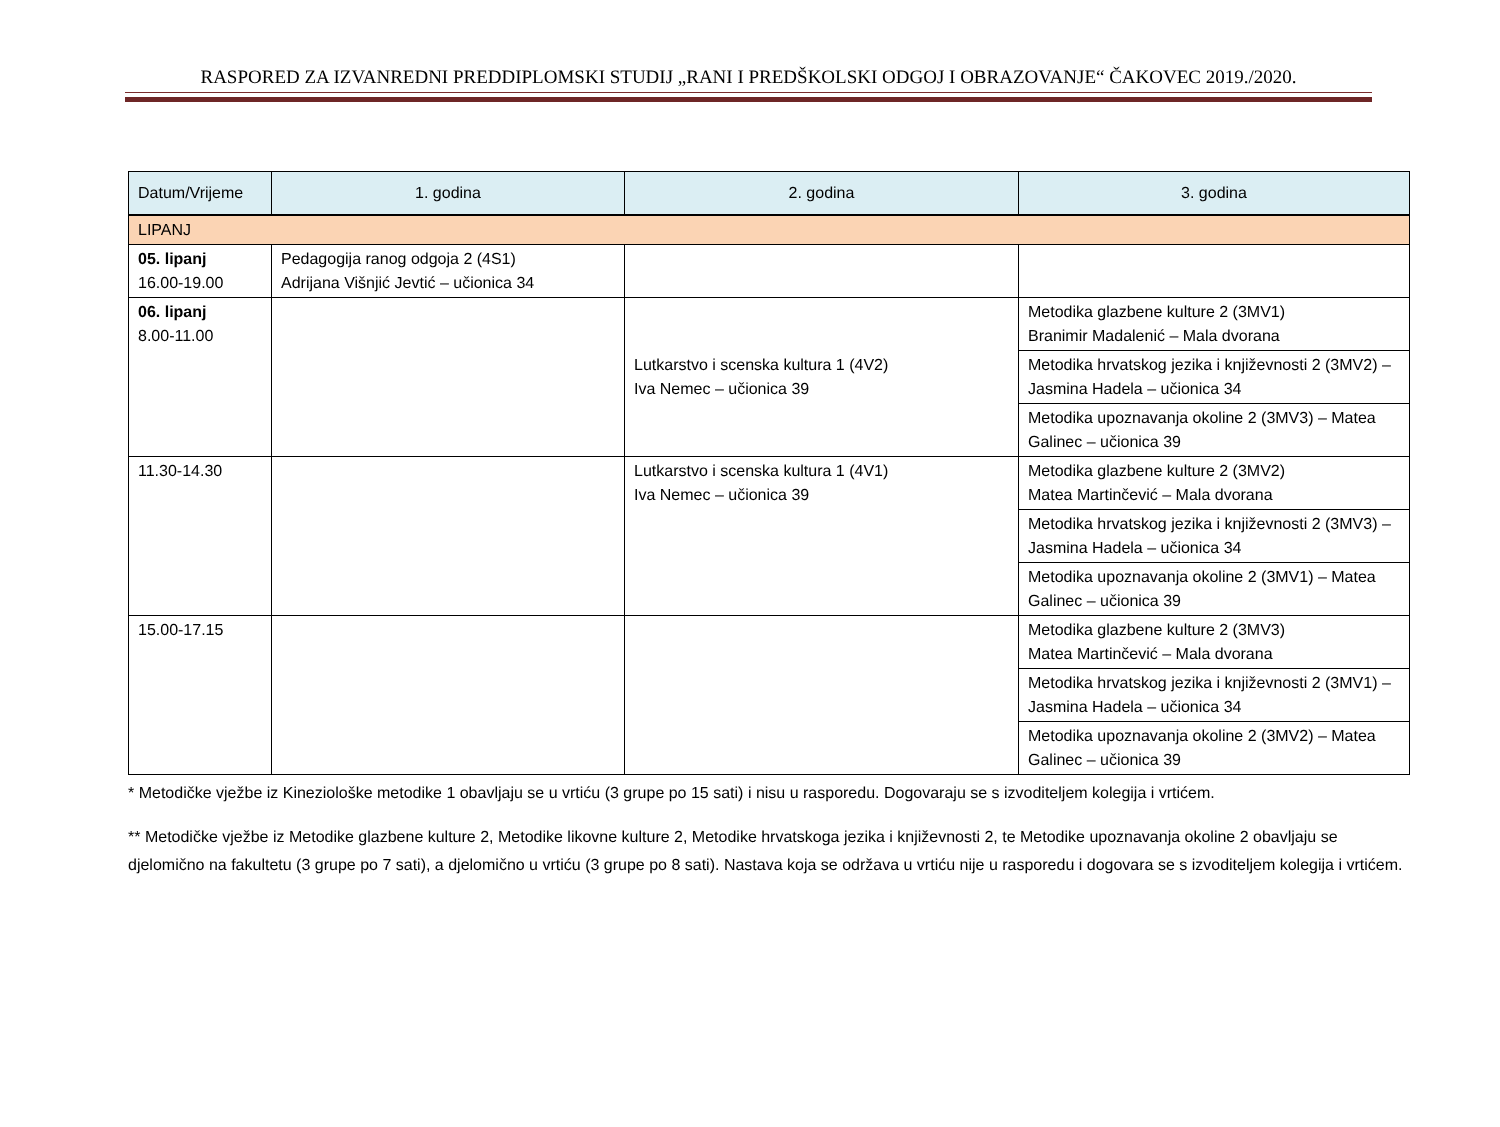RASPORED ZA IZVANREDNI PREDDIPLOMSKI STUDIJ „RANI I PREDŠKOLSKI ODGOJ I OBRAZOVANJE“ ČAKOVEC 2019./2020.
| Datum/Vrijeme | 1. godina | 2. godina | 3. godina |
| --- | --- | --- | --- |
| LIPANJ | | | |
| 05. lipanj 16.00-19.00 | Pedagogija ranog odgoja 2 (4S1) Adrijana Višnjić Jevtić – učionica 34 | | |
| 06. lipanj 8.00-11.00 | | Lutkarstvo i scenska kultura 1 (4V2) Iva Nemec – učionica 39 | Metodika glazbene kulture 2 (3MV1) Branimir Madalenić – Mala dvorana |
| | | | Metodika hrvatskog jezika i književnosti 2 (3MV2) – Jasmina Hadela – učionica 34 |
| | | | Metodika upoznavanja okoline 2 (3MV3) – Matea Galinec – učionica 39 |
| 11.30-14.30 | | Lutkarstvo i scenska kultura 1 (4V1) Iva Nemec – učionica 39 | Metodika glazbene kulture 2 (3MV2) Matea Martinčević – Mala dvorana |
| | | | Metodika hrvatskog jezika i književnosti 2 (3MV3) – Jasmina Hadela – učionica 34 |
| | | | Metodika upoznavanja okoline 2 (3MV1) – Matea Galinec – učionica 39 |
| 15.00-17.15 | | | Metodika glazbene kulture 2 (3MV3) Matea Martinčević – Mala dvorana |
| | | | Metodika hrvatskog jezika i književnosti 2 (3MV1) – Jasmina Hadela – učionica 34 |
| | | | Metodika upoznavanja okoline 2 (3MV2) – Matea Galinec – učionica 39 |
* Metodičke vježbe iz Kineziološke metodike 1 obavljaju se u vrtiću (3 grupe po 15 sati) i nisu u rasporedu. Dogovaraju se s izvoditeljem kolegija i vrtićem.
** Metodičke vježbe iz Metodike glazbene kulture 2, Metodike likovne kulture 2, Metodike hrvatskoga jezika i književnosti 2, te Metodike upoznavanja okoline 2 obavljaju se djelomično na fakultetu (3 grupe po 7 sati), a djelomično u vrtiću (3 grupe po 8 sati). Nastava koja se održava u vrtiću nije u rasporedu i dogovara se s izvoditeljem kolegija i vrtićem.